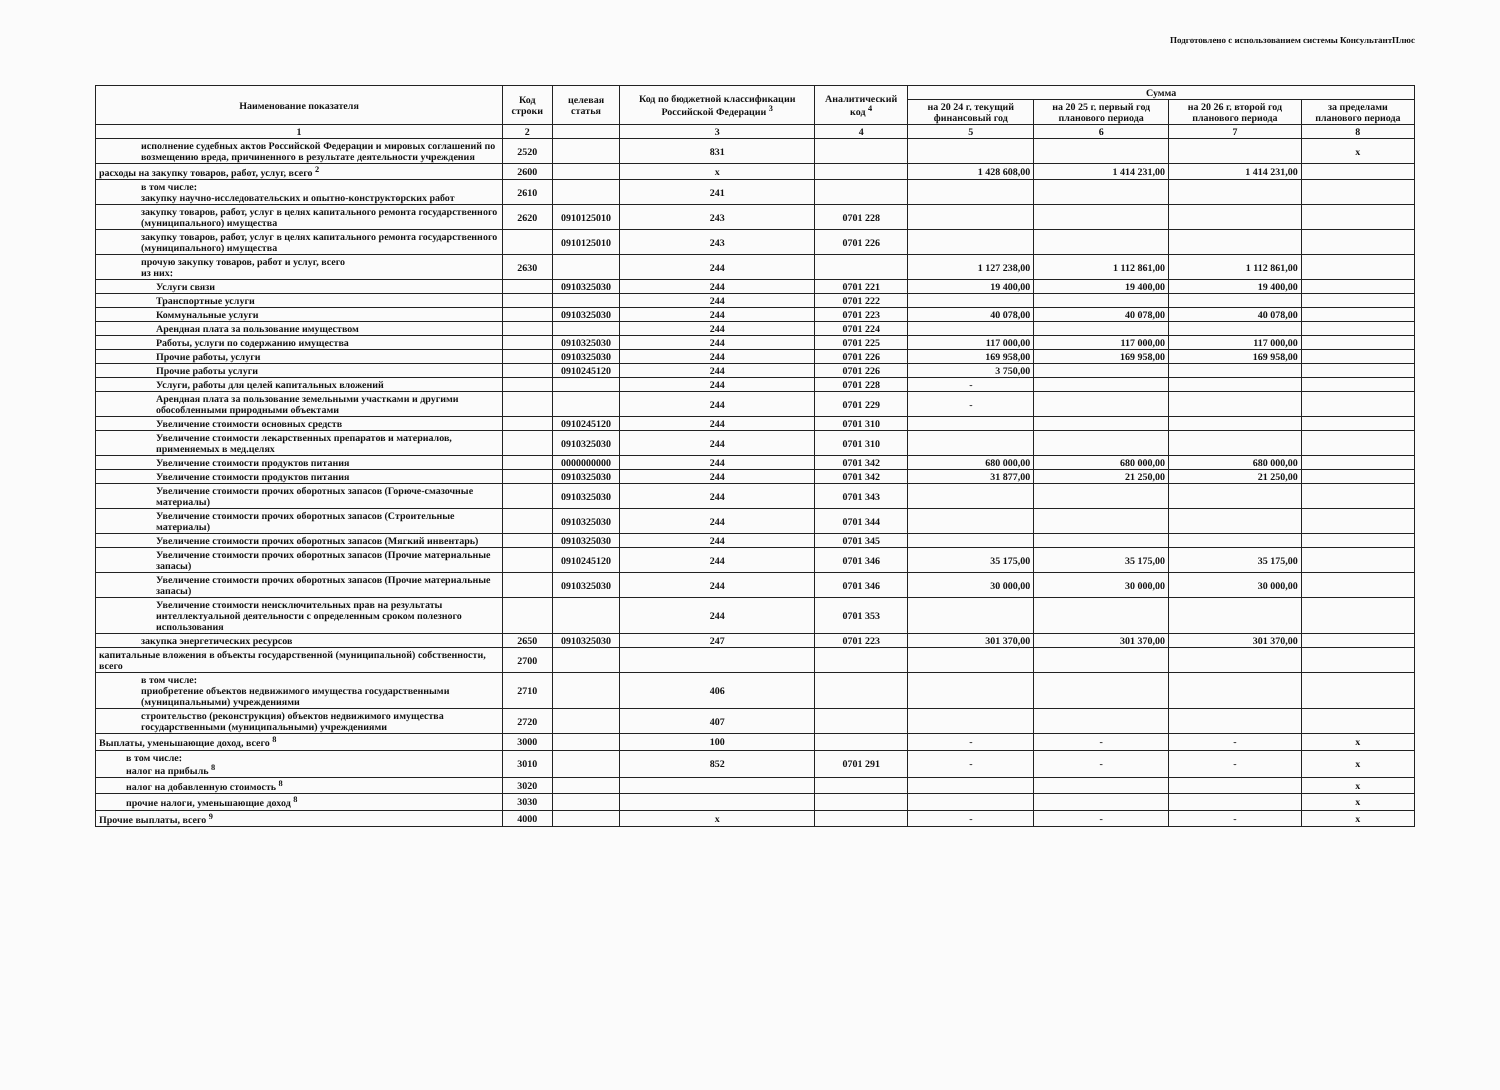Подготовлено с использованием системы КонсультантПлюс
| Наименование показателя | Код строки | целевая статья | Код по бюджетной классификации Российской Федерации <sup>3</sup> | Аналитический код <sup>4</sup> | Сумма | | | |
| --- | --- | --- | --- | --- | --- | --- | --- | --- |
| | | | | | на 20 24 г. текущий финансовый год | на 20 25 г. первый год планового периода | на 20 26 г. второй год планового периода | за пределами планового периода |
| 1 | 2 | | 3 | 4 | 5 | 6 | 7 | 8 |
| исполнение судебных актов Российской Федерации и мировых соглашений по возмещению вреда, причиненного в результате деятельности учреждения | 2520 | | 831 | | | | | x |
| расходы на закупку товаров, работ, услуг, всего <sup>2</sup> | 2600 | | x | | 1 428 608,00 | 1 414 231,00 | 1 414 231,00 | |
| в том числе: закупку научно-исследовательских и опытно-конструкторских работ | 2610 | | 241 | | | | | |
| закупку товаров, работ, услуг в целях капитального ремонта государственного (муниципального) имущества | 2620 | 0910125010 | 243 | 0701 228 | | | | |
| закупку товаров, работ, услуг в целях капитального ремонта государственного (муниципального) имущества | | 0910125010 | 243 | 0701 226 | | | | |
| прочую закупку товаров, работ и услуг, всего из них: | 2630 | | 244 | | 1 127 238,00 | 1 112 861,00 | 1 112 861,00 | |
| Услуги связи | | 0910325030 | 244 | 0701 221 | 19 400,00 | 19 400,00 | 19 400,00 | |
| Транспортные услуги | | | 244 | 0701 222 | | | | |
| Коммунальные услуги | | 0910325030 | 244 | 0701 223 | 40 078,00 | 40 078,00 | 40 078,00 | |
| Арендная плата за пользование имуществом | | | 244 | 0701 224 | | | | |
| Работы, услуги по содержанию имущества | | 0910325030 | 244 | 0701 225 | 117 000,00 | 117 000,00 | 117 000,00 | |
| Прочие работы, услуги | | 0910325030 | 244 | 0701 226 | 169 958,00 | 169 958,00 | 169 958,00 | |
| Прочие работы услуги | | 0910245120 | 244 | 0701 226 | 3 750,00 | | | |
| Услуги, работы для целей капитальных вложений | | | 244 | 0701 228 | - | | | |
| Арендная плата за пользование земельными участками и другими обособленными природными объектами | | | 244 | 0701 229 | - | | | |
| Увеличение стоимости основных средств | | 0910245120 | 244 | 0701 310 | | | | |
| Увеличение стоимости лекарственных препаратов и материалов, применяемых в мед.целях | | 0910325030 | 244 | 0701 310 | | | | |
| Увеличение стоимости продуктов питания | | 0000000000 | 244 | 0701 342 | 680 000,00 | 680 000,00 | 680 000,00 | |
| Увеличение стоимости продуктов питания | | 0910325030 | 244 | 0701 342 | 31 877,00 | 21 250,00 | 21 250,00 | |
| Увеличение стоимости прочих оборотных запасов (Горюче-смазочные материалы) | | 0910325030 | 244 | 0701 343 | | | | |
| Увеличение стоимости прочих оборотных запасов (Строительные материалы) | | 0910325030 | 244 | 0701 344 | | | | |
| Увеличение стоимости прочих оборотных запасов (Мягкий инвентарь) | | 0910325030 | 244 | 0701 345 | | | | |
| Увеличение стоимости прочих оборотных запасов (Прочие материальные запасы) | | 0910245120 | 244 | 0701 346 | 35 175,00 | 35 175,00 | 35 175,00 | |
| Увеличение стоимости прочих оборотных запасов (Прочие материальные запасы) | | 0910325030 | 244 | 0701 346 | 30 000,00 | 30 000,00 | 30 000,00 | |
| Увеличение стоимости неисключительных прав на результаты интеллектуальной деятельности с определенным сроком полезного использования | | | 244 | 0701 353 | | | | |
| закупка энергетических ресурсов | 2650 | 0910325030 | 247 | 0701 223 | 301 370,00 | 301 370,00 | 301 370,00 | |
| капитальные вложения в объекты государственной (муниципальной) собственности, всего | 2700 | | | | | | | |
| в том числе: приобретение объектов недвижимого имущества государственными (муниципальными) учреждениями | 2710 | | 406 | | | | | |
| строительство (реконструкция) объектов недвижимого имущества государственными (муниципальными) учреждениями | 2720 | | 407 | | | | | |
| Выплаты, уменьшающие доход, всего <sup>8</sup> | 3000 | | 100 | | - | - | - | x |
| в том числе: налог на прибыль <sup>8</sup> | 3010 | | 852 | 0701 291 | - | - | - | x |
| налог на добавленную стоимость <sup>8</sup> | 3020 | | | | | | | x |
| прочие налоги, уменьшающие доход <sup>8</sup> | 3030 | | | | | | | x |
| Прочие выплаты, всего <sup>9</sup> | 4000 | | x | | - | - | - | x |